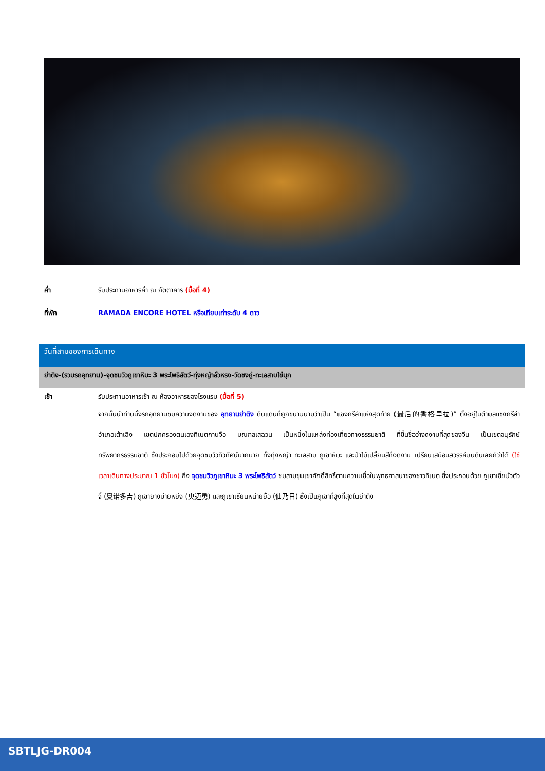ค่ำ รับประทานอาหารค่ำ ณ ภัตตาคาร (มื้อที่ 4)
ที่พัก RAMADA ENCORE HOTEL หรือเทียบเท่าระดับ 4 ดาว
วันที่สามของการเดินทาง
ย่าติง-(รวมรถอุทยาน)-จุดชมวิวภูเขาหิมะ 3 พระโพธิสัตว์-ทุ่งหญ้าลั่วหรง-วัดชงกู่-ทะเลสาบไข่มุก
เช้า รับประทานอาหารเช้า ณ ห้องอาหารของโรงแรม (มื้อที่ 5)
จากนั้นนำท่านนั่งรถอุทยานชมความงดงามของ อุทยานย่าติง ดินแดนที่ถูกขนานนามว่าเป็น “แชงกรีล่าแห่งสุดท้าย (最后的香格里拉)” ตั้งอยู่ในตำบลแชงกรีล่า อำเภอเต้าเฉิง เขตปกครองตนเองทิเบตกานจือ มณฑลเสฉวน เป็นหนึ่งในแหล่งท่องเที่ยวทางธรรมชาติ ที่ขึ้นชื่อว่างดงามที่สุดของจีน เป็นเขตอนุรักษ์ทรัพยากรธรรมชาติ ซึ่งประกอบไปด้วยจุดชมวิวทิวทัศน์มากมาย ทั้งทุ่งหญ้า ทะเลสาบ ภูเขาหิมะ และป่าไม้เปลี่ยนสีที่งดงาม เปรียบเสมือนสวรรค์บนดินเลยก็ว่าได้ (ใช้เวลาเดินทางประมาณ 1 ชั่วโมง) ถึง จุดชมวิวภูเขาหิมะ 3 พระโพธิสัตว์ ชมสามขุนเขาศักดิ์สิทธิ์ตามความเชื่อในพุทธศาสนาของชาวทิเบต ซึ่งประกอบด้วย ภูเขาเซี่ยนั่วตัวจี๋ (夏诺多吉) ภูเขายางม่ายหย่ง (央迈勇) และภูเขาเซียนหน่ายยื่อ (仙乃日) ซึ่งเป็นภูเขาที่สูงที่สุดในย่าติง
SBTLJG-DR004